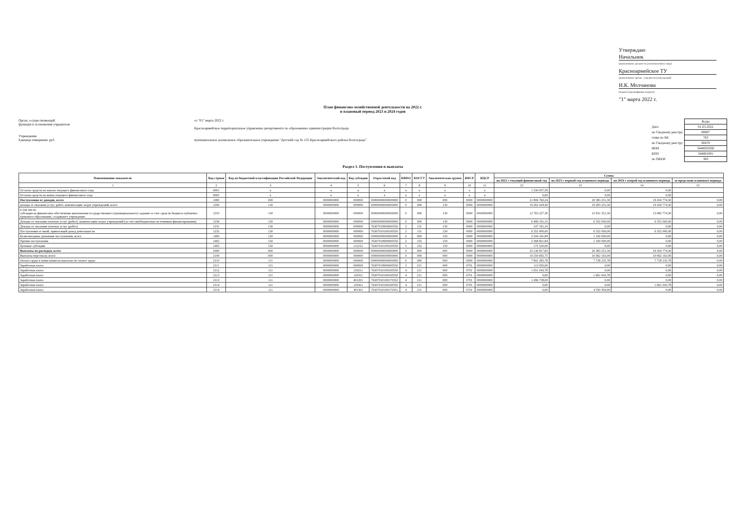Утверждаю
Начальник
(наименование должности уполномоченного лица)
Красноармейское ТУ
(наименование органа - учредителя (учреждения))
И.К. Молчанова
(подпись) (расшифровка подписи)
"1" марта 2022 г.
План финансово-хозяйственной деятельности на 2022 г.
и плановый период 2023 и 2024 годов
Орган, осуществляющий
функции и полномочия учредителя
Учреждение
Единица измерения: руб.
от "01" марта 2022 г.
Красноармейское территориальное управление департамента по образованию администрации Волгограда
муниципальное дошкольное образовательное учреждение "Детский сад № 135 Красноармейского района Волгограда"
| | Коды |
| Дата | 01.03.2022 |
| по Сводному реестру | 00807 |
| глава по БК | 763 |
| по Сводному реестру | 00470 |
| ИНН | 3448020260 |
| КПП | 344801001 |
| по ОКЕИ | 383 |
Раздел 1. Поступления и выплаты
| Наименование показателя | Код строки | Код по бюджетной классификации Российской Федерации | Аналитический код | Код субсидии | Отраслевой код | КВФО | КОСГУ | Аналитическая группа | КФСР | КЦСР | Сумма | | | |
| --- | --- | --- | --- | --- | --- | --- | --- | --- | --- | --- | --- | --- | --- | --- |
| | | | | | | | | | | | на 2022 г текущий финансовый год | на 2023 г первый год планового периода | на 2024 г второй год планового периода | за пределами планового периода |
| 1 | 2 | 3 | 4 | 5 | 6 | 7 | 8 | 9 | 10 | 11 | 12 | 13 | 14 | 15 |
| Остаток средств на начало текущего финансового года | 0001 | x | x | x | x | x | x | x | x | x | 1 330 057,59 | 0,00 | 0,00 | |
| Остаток средств на конец текущего финансового года | 0002 | x | x | x | x | x | x | x | x | x | 0,00 | 0,00 | 0,00 | |
| Поступления от доходов, всего | 1000 | 000 | 0000000000 | 000000 | 00000000000000000 | 0 | 000 | 000 | 0000 | 0000000000 | 21 806 760,24 | 20 383 251,30 | 19 434 774,30 | 0,00 |
| доходы от оказания услуг, работ, компенсации затрат учреждений, всего | 1200 | 130 | 0000000000 | 000000 | 00000000000000000 | 0 | 000 | 130 | 0000 | 0000000000 | 19 262 418,40 | 19 283 251,30 | 19 434 774,30 | 0,00 |
| в том числе: субсидии на финансовое обеспечение выполнения государственного (муниципального) задания за счет средств бюджета публично-правового образования, создавшего учреждение | 1210 | 130 | 0000000000 | 000000 | 00000000000000000 | 0 | 000 | 130 | 0000 | 0000000000 | 12 763 227,30 | 12 931 251,30 | 13 082 774,30 | 0,00 |
| Доходы от оказания платных услуг (работ), компенсации затрат учреждений (за счет внебюджетных источников финансирования) | 1230 | 130 | 0000000000 | 000000 | 00000000000000000 | 0 | 000 | 130 | 0000 | 0000000000 | 6 499 191,10 | 6 352 000,00 | 6 352 000,00 | 0,00 |
| Доходы от оказания платных услуг (работ) | 1231 | 130 | 0000000000 | 000000 | 76307019900000550 | 2 | 131 | 130 | 0000 | 0000000000 | 147 191,10 | 0,00 | 0,00 | 0,00 |
| Поступления от иной, приносящей доход деятельности | 1232 | 130 | 0000000000 | 000000 | 76307010100100550 | 2 | 131 | 130 | 0000 | 0000000000 | 6 352 000,00 | 6 352 000,00 | 6 352 000,00 | 0,00 |
| Безвозмездные денежные поступления, всего | 1400 | 150 | 0000000000 | 000000 | 00000000000000000 | 0 | 000 | 150 | 0000 | 0000000000 | 2 544 341,84 | 1 100 000,00 | 0,00 | 0,00 |
| Прочие поступления | 1402 | 150 | 0000000000 | 000000 | 76307019900000550 | 2 | 155 | 150 | 0000 | 0000000000 | 2 368 821,84 | 1 100 000,00 | 0,00 | 0,00 |
| Целевые субсидии | 1405 | 150 | 0000000000 | 112212 | 76307010100100550 | 5 | 152 | 150 | 0000 | 0000000000 | 175 520,00 | 0,00 | 0,00 | 0,00 |
| Выплаты по расходам, всего | 2000 | 000 | 0000000000 | 000000 | 00000000000000000 | 0 | 000 | 000 | 0000 | 0000000000 | 23 136 817,83 | 20 383 251,30 | 19 434 774,30 | 0,00 |
| Выплаты персоналу, всего | 2100 | 000 | 0000000000 | 000000 | 00000000000000000 | 0 | 000 | 000 | 0000 | 0000000000 | 10 250 692,75 | 10 062 163,00 | 10 062 163,00 | 0,00 |
| Оплата труда и начисления на выплаты по оплате труда | 2110 | 111 | 0000000000 | 000000 | 00000000000000000 | 0 | 000 | 000 | 0000 | 0000000000 | 7 841 285,78 | 7 728 235,78 | 7 728 235,78 | 0,00 |
| Заработная плата | 2111 | 111 | 0000000000 | 000000 | 76307019900000550 | 2 | 211 | 000 | 0701 | 0000000000 | 113 050,00 | 0,00 | 0,00 | 0,00 |
| Заработная плата | 2112 | 111 | 0000000000 | 120211 | 76307010100100550 | 4 | 211 | 000 | 0701 | 0000000000 | 1 651 043,78 | 0,00 | 0,00 | 0,00 |
| Заработная плата | 2113 | 111 | 0000000000 | 120311 | 76307010100100550 | 4 | 211 | 000 | 0701 | 0000000000 | 0,00 | 1 661 043,78 | 0,00 | 0,00 |
| Заработная плата | 2113 | 111 | 0000000000 | 401201 | 76307010100170352 | 4 | 211 | 000 | 0701 | 0000000000 | 1 496 738,00 | 0,00 | 0,00 | 0,00 |
| Заработная плата | 2114 | 111 | 0000000000 | 120411 | 76307010100100550 | 4 | 211 | 000 | 0701 | 0000000000 | 0,00 | 0,00 | 1 661 043,78 | 0,00 |
| Заработная плата | 2114 | 111 | 0000000000 | 401301 | 76307010100170351 | 4 | 211 | 000 | 0701 | 0000000000 | 0,00 | 4 550 454,00 | 0,00 | 0,00 |